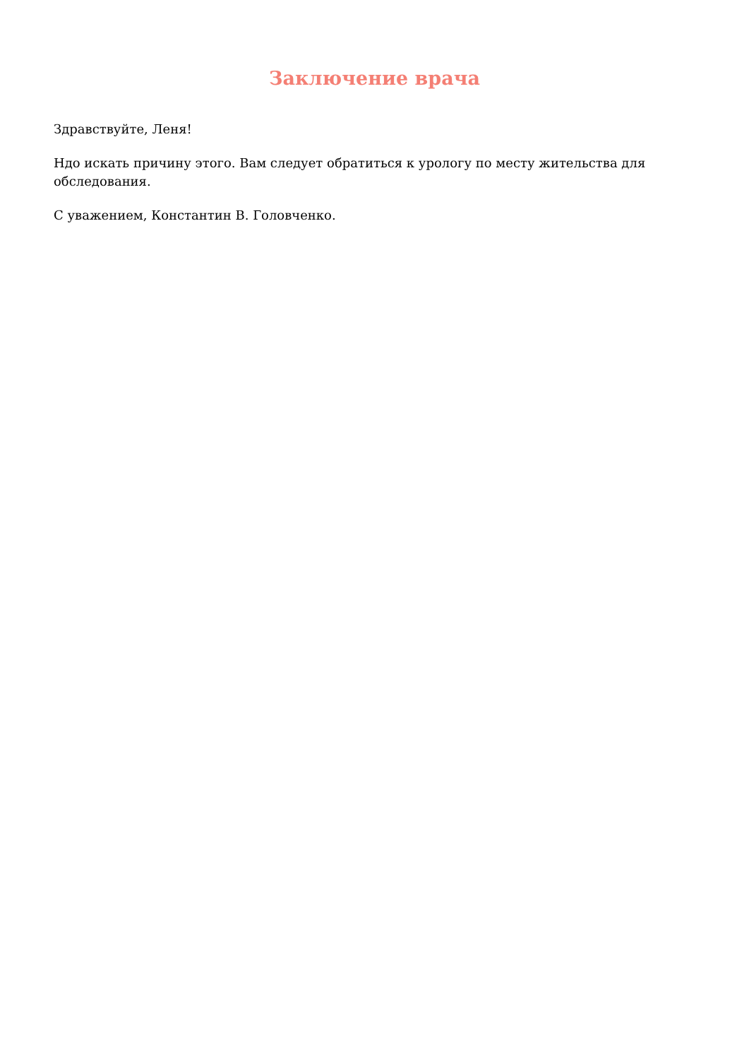Заключение врача
Здравствуйте, Леня!
Ндо искать причину этого. Вам следует обратиться к урологу по месту жительства для обследования.
С уважением, Константин В. Головченко.